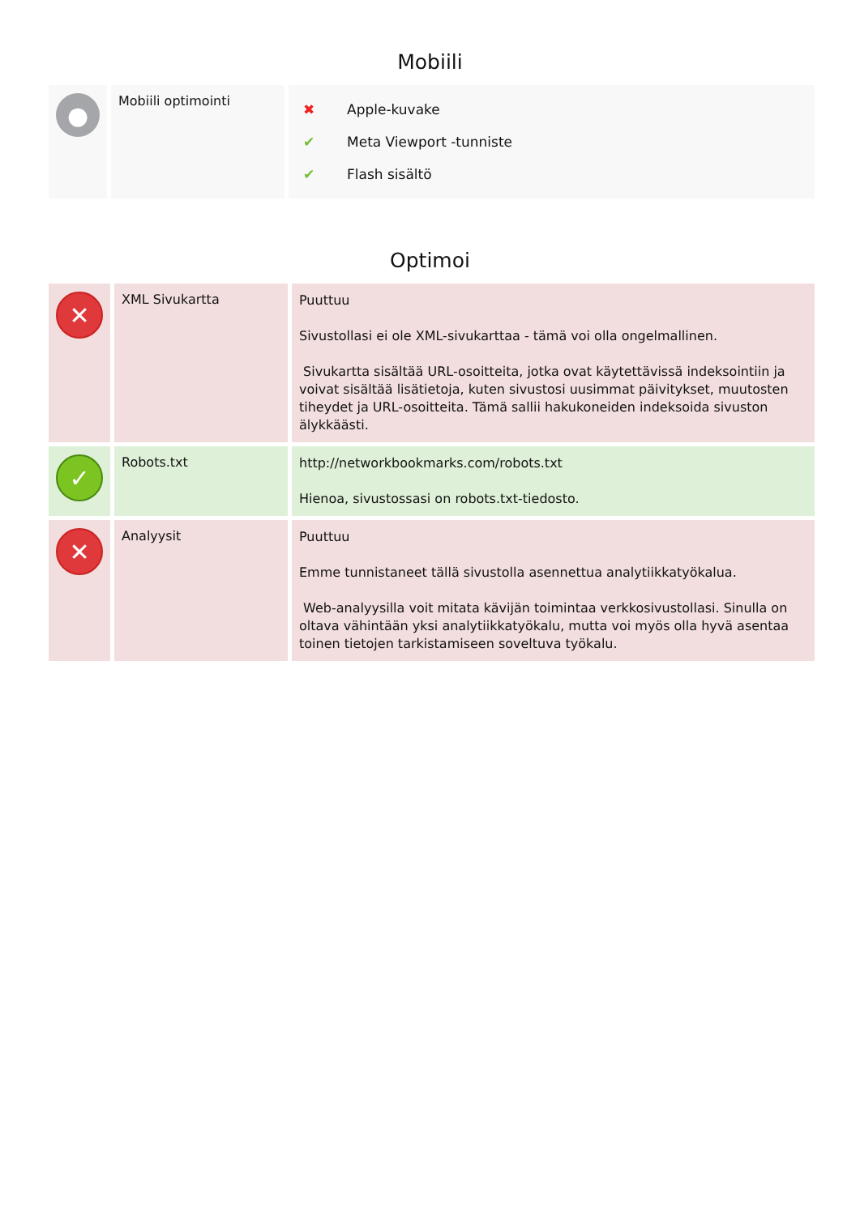Mobiili
| ● | Mobiili optimointi | / ✖ / Apple-kuvake / / ✔ / Meta Viewport -tunniste / / ✔ / Flash sisältö / |
Optimoi
| ✕ | XML Sivukartta | Puuttuu Sivustollasi ei ole XML-sivukarttaa - tämä voi olla ongelmallinen. Sivukartta sisältää URL-osoitteita, jotka ovat käytettävissä indeksointiin ja voivat sisältää lisätietoja, kuten sivustosi uusimmat päivitykset, muutosten tiheydet ja URL-osoitteita. Tämä sallii hakukoneiden indeksoida sivuston älykkäästi. |
| ✓ | Robots.txt | http://networkbookmarks.com/robots.txt Hienoa, sivustossasi on robots.txt-tiedosto. |
| ✕ | Analyysit | Puuttuu Emme tunnistaneet tällä sivustolla asennettua analytiikkatyökalua. Web-analyysilla voit mitata kävijän toimintaa verkkosivustollasi. Sinulla on oltava vähintään yksi analytiikkatyökalu, mutta voi myös olla hyvä asentaa toinen tietojen tarkistamiseen soveltuva työkalu. |